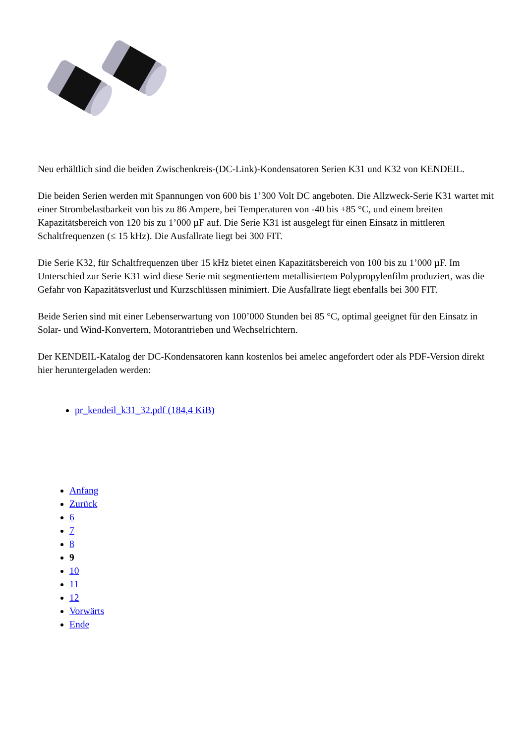Neu erhältlich sind die beiden Zwischenkreis-(DC-Link)-Kondensatoren Serien K31 und K32 von KENDEIL.
Die beiden Serien werden mit Spannungen von 600 bis 1’300 Volt DC angeboten. Die Allzweck-Serie K31 wartet mit einer Strombelastbarkeit von bis zu 86 Ampere, bei Temperaturen von -40 bis +85 °C, und einem breiten Kapazitätsbereich von 120 bis zu 1’000 µF auf. Die Serie K31 ist ausgelegt für einen Einsatz in mittleren Schaltfrequenzen (≤ 15 kHz). Die Ausfallrate liegt bei 300 FIT.
Die Serie K32, für Schaltfrequenzen über 15 kHz bietet einen Kapazitätsbereich von 100 bis zu 1’000 µF. Im Unterschied zur Serie K31 wird diese Serie mit segmentiertem metallisiertem Polypropylenfilm produziert, was die Gefahr von Kapazitätsverlust und Kurzschlüssen minimiert. Die Ausfallrate liegt ebenfalls bei 300 FIT.
Beide Serien sind mit einer Lebenserwartung von 100’000 Stunden bei 85 °C, optimal geeignet für den Einsatz in Solar- und Wind-Konvertern, Motorantrieben und Wechselrichtern.
Der KENDEIL-Katalog der DC-Kondensatoren kann kostenlos bei amelec angefordert oder als PDF-Version direkt hier heruntergeladen werden:
pr_kendeil_k31_32.pdf (184,4 KiB)
Anfang
Zurück
6
7
8
9
10
11
12
Vorwärts
Ende